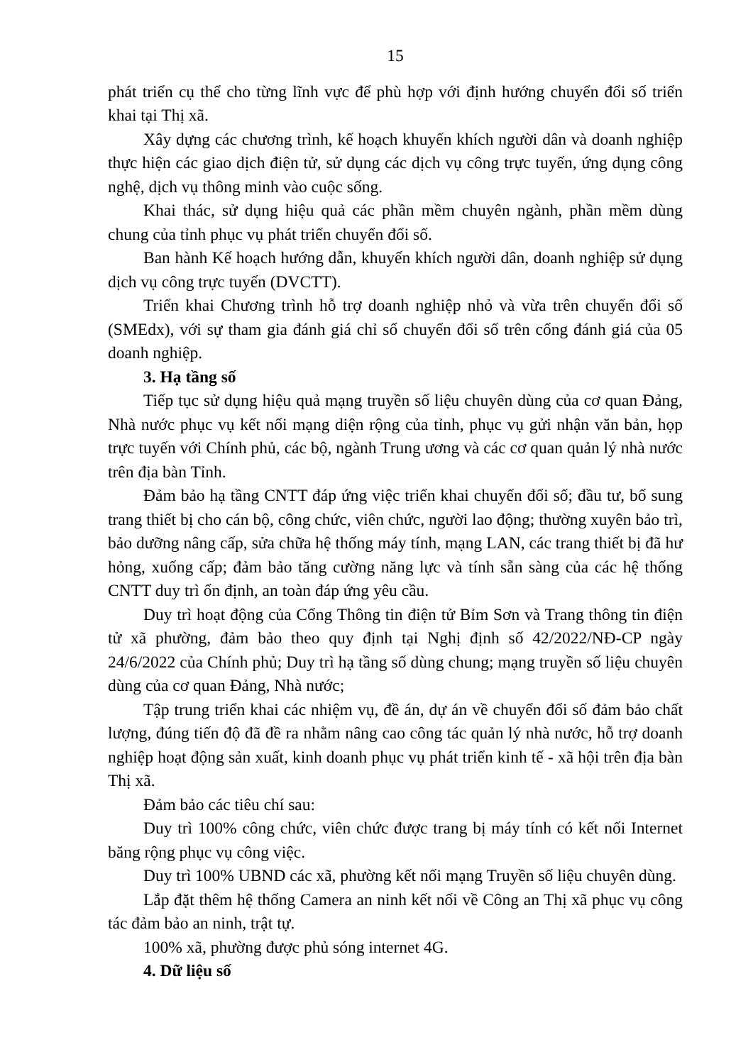15
phát triển cụ thể cho từng lĩnh vực để phù hợp với định hướng chuyển đổi số triển khai tại Thị xã.
Xây dựng các chương trình, kế hoạch khuyến khích người dân và doanh nghiệp thực hiện các giao dịch điện tử, sử dụng các dịch vụ công trực tuyến, ứng dụng công nghệ, dịch vụ thông minh vào cuộc sống.
Khai thác, sử dụng hiệu quả các phần mềm chuyên ngành, phần mềm dùng chung của tỉnh phục vụ phát triển chuyển đổi số.
Ban hành Kế hoạch hướng dẫn, khuyến khích người dân, doanh nghiệp sử dụng dịch vụ công trực tuyến (DVCTT).
Triển khai Chương trình hỗ trợ doanh nghiệp nhỏ và vừa trên chuyển đổi số (SMEdx), với sự tham gia đánh giá chỉ số chuyển đổi số trên cổng đánh giá của 05 doanh nghiệp.
3. Hạ tầng số
Tiếp tục sử dụng hiệu quả mạng truyền số liệu chuyên dùng của cơ quan Đảng, Nhà nước phục vụ kết nối mạng diện rộng của tỉnh, phục vụ gửi nhận văn bản, họp trực tuyến với Chính phủ, các bộ, ngành Trung ương và các cơ quan quản lý nhà nước trên địa bàn Tỉnh.
Đảm bảo hạ tầng CNTT đáp ứng việc triển khai chuyển đổi số; đầu tư, bổ sung trang thiết bị cho cán bộ, công chức, viên chức, người lao động; thường xuyên bảo trì, bảo dưỡng nâng cấp, sửa chữa hệ thống máy tính, mạng LAN, các trang thiết bị đã hư hỏng, xuống cấp; đảm bảo tăng cường năng lực và tính sẵn sàng của các hệ thống CNTT duy trì ổn định, an toàn đáp ứng yêu cầu.
Duy trì hoạt động của Cổng Thông tin điện tử Bỉm Sơn và Trang thông tin điện tử xã phường, đảm bảo theo quy định tại Nghị định số 42/2022/NĐ-CP ngày 24/6/2022 của Chính phủ; Duy trì hạ tầng số dùng chung; mạng truyền số liệu chuyên dùng của cơ quan Đảng, Nhà nước;
Tập trung triển khai các nhiệm vụ, đề án, dự án về chuyển đổi số đảm bảo chất lượng, đúng tiến độ đã đề ra nhằm nâng cao công tác quản lý nhà nước, hỗ trợ doanh nghiệp hoạt động sản xuất, kinh doanh phục vụ phát triển kinh tế - xã hội trên địa bàn Thị xã.
Đảm bảo các tiêu chí sau:
Duy trì 100% công chức, viên chức được trang bị máy tính có kết nối Internet băng rộng phục vụ công việc.
Duy trì 100% UBND các xã, phường kết nối mạng Truyền số liệu chuyên dùng.
Lắp đặt thêm hệ thống Camera an ninh kết nối về Công an Thị xã phục vụ công tác đảm bảo an ninh, trật tự.
100% xã, phường được phủ sóng internet 4G.
4. Dữ liệu số